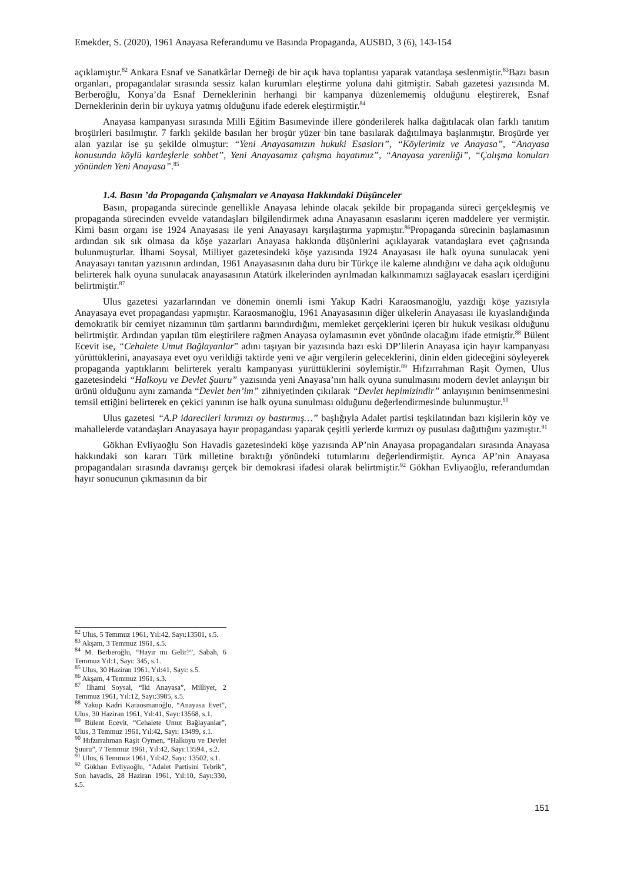Emekder, S. (2020), 1961 Anayasa Referandumu ve Basında Propaganda, AUSBD, 3 (6), 143-154
açıklamıştır.<sup>82</sup> Ankara Esnaf ve Sanatkârlar Derneği de bir açık hava toplantısı yaparak vatandaşa seslenmiştir.<sup>83</sup>Bazı basın organları, propagandalar sırasında sessiz kalan kurumları eleştirme yoluna dahi gitmiştir. Sabah gazetesi yazısında M. Berberoğlu, Konya’da Esnaf Derneklerinin herhangi bir kampanya düzenlememiş olduğunu eleştirerek, Esnaf Derneklerinin derin bir uykuya yatmış olduğunu ifade ederek eleştirmiştir.<sup>84</sup>
Anayasa kampanyası sırasında Milli Eğitim Basımevinde illere gönderilerek halka dağıtılacak olan farklı tanıtım broşürleri basılmıştır. 7 farklı şekilde basılan her broşür yüzer bin tane basılarak dağıtılmaya başlanmıştır. Broşürde yer alan yazılar ise şu şekilde olmuştur: “Yeni Anayasamızın hukuki Esasları”, “Köylerimiz ve Anayasa”, “Anayasa konusunda köylü kardeşlerle sohbet”, Yeni Anayasamız çalışma hayatımız”, “Anayasa yarenliği”, “Çalışma konuları yönünden Yeni Anayasa”.<sup>85</sup>
1.4. Basın ’da Propaganda Çalışmaları ve Anayasa Hakkındaki Düşünceler
Basın, propaganda sürecinde genellikle Anayasa lehinde olacak şekilde bir propaganda süreci gerçekleşmiş ve propaganda sürecinden evvelde vatandaşları bilgilendirmek adına Anayasanın esaslarını içeren maddelere yer vermiştir. Kimi basın organı ise 1924 Anayasası ile yeni Anayasayı karşılaştırma yapmıştır.<sup>86</sup>Propaganda sürecinin başlamasının ardından sık sık olmasa da köşe yazarları Anayasa hakkında düşünlerini açıklayarak vatandaşlara evet çağrısında bulunmuşturlar. İlhami Soysal, Milliyet gazetesindeki köşe yazısında 1924 Anayasası ile halk oyuna sunulacak yeni Anayasayı tanıtan yazısının ardından, 1961 Anayasasının daha duru bir Türkçe ile kaleme alındığını ve daha açık olduğunu belirterek halk oyuna sunulacak anayasasının Atatürk ilkelerinden ayrılmadan kalkınmamızı sağlayacak esasları içerdiğini belirtmiştir.<sup>87</sup>
Ulus gazetesi yazarlarından ve dönemin önemli ismi Yakup Kadri Karaosmanoğlu, yazdığı köşe yazısıyla Anayasaya evet propagandası yapmıştır. Karaosmanoğlu, 1961 Anayasasının diğer ülkelerin Anayasası ile kıyaslandığında demokratik bir cemiyet nizamının tüm şartlarını barındırdığını, memleket gerçeklerini içeren bir hukuk vesikası olduğunu belirtmiştir. Ardından yapılan tüm eleştirilere rağmen Anayasa oylamasının evet yönünde olacağını ifade etmiştir.<sup>88</sup> Bülent Ecevit ise, “Cehalete Umut Bağlayanlar” adını taşıyan bir yazısında bazı eski DP’lilerin Anayasa için hayır kampanyası yürüttüklerini, anayasaya evet oyu verildiği taktirde yeni ve ağır vergilerin geleceklerini, dinin elden gideceğini söyleyerek propaganda yaptıklarını belirterek yeraltı kampanyası yürüttüklerini söylemiştir.<sup>89</sup> Hıfzırrahman Raşit Öymen, Ulus gazetesindeki “Halkoyu ve Devlet Şuuru” yazısında yeni Anayasa’nın halk oyuna sunulmasını modern devlet anlayışın bir ürünü olduğunu aynı zamanda “Devlet ben’im” zihniyetinden çıkılarak “Devlet hepimizindir” anlayışının benimsenmesini temsil ettiğini belirterek en çekici yanının ise halk oyuna sunulması olduğunu değerlendirmesinde bulunmuştur.<sup>90</sup>
Ulus gazetesi “A.P idarecileri kırımızı oy bastırmış…” başlığıyla Adalet partisi teşkilatından bazı kişilerin köy ve mahallelerde vatandaşları Anayasaya hayır propagandası yaparak çeşitli yerlerde kırmızı oy pusulası dağıttığını yazmıştır.<sup>91</sup>
Gökhan Evliyaoğlu Son Havadis gazetesindeki köşe yazısında AP’nin Anayasa propagandaları sırasında Anayasa hakkındaki son kararı Türk milletine bıraktığı yönündeki tutumlarını değerlendirmiştir. Ayrıca AP’nin Anayasa propagandaları sırasında davranışı gerçek bir demokrasi ifadesi olarak belirtmiştir.<sup>92</sup> Gökhan Evliyaoğlu, referandumdan hayır sonucunun çıkmasının da bir
<sup>82</sup> Ulus, 5 Temmuz 1961, Yıl:42, Sayı:13501, s.5.
<sup>83</sup> Akşam, 3 Temmuz 1961, s.5.
<sup>84</sup> M. Berberoğlu, “Hayır mı Gelir?”, Sabah, 6 Temmuz Yıl:1, Sayı: 345, s.1.
<sup>85</sup> Ulus, 30 Haziran 1961, Yıl:41, Sayı: s.5.
<sup>86</sup> Akşam, 4 Temmuz 1961, s.3.
<sup>87</sup> İlhami Soysal, “İki Anayasa”, Milliyet, 2 Temmuz 1961, Yıl:12, Sayı:3985, s.5.
<sup>88</sup> Yakup Kadri Karaosmanoğlu, “Anayasa Evet”, Ulus, 30 Haziran 1961, Yıl:41, Sayı:13568, s.1.
<sup>89</sup> Bülent Ecevit, “Cehalete Umut Bağlayanlar”, Ulus, 3 Temmuz 1961, Yıl:42, Sayı: 13499, s.1.
<sup>90</sup> Hıfzırrahman Raşit Öymen, “Halkoyu ve Devlet Şuuru”, 7 Temmuz 1961, Yıl:42, Sayı:13594., s.2.
<sup>91</sup> Ulus, 6 Temmuz 1961, Yıl:42, Sayı: 13502, s.1.
<sup>92</sup> Gökhan Evliyaoğlu, “Adalet Partisini Tebrik”, Son havadis, 28 Haziran 1961, Yıl:10, Sayı:330, s.5.
151